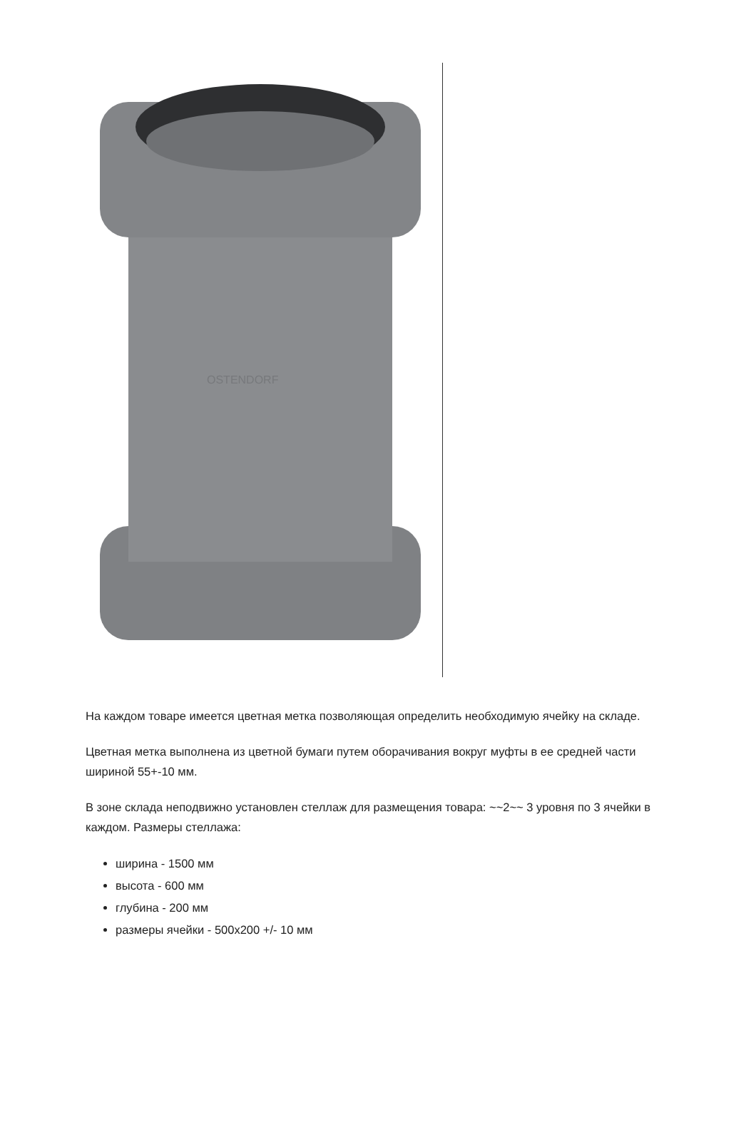OSTENDORF
На каждом товаре имеется цветная метка позволяющая определить необходимую ячейку на складе.
Цветная метка выполнена из цветной бумаги путем оборачивания вокруг муфты в ее средней части шириной 55+-10 мм.
В зоне склада неподвижно установлен стеллаж для размещения товара: ~~2~~ 3 уровня по 3 ячейки в каждом. Размеры стеллажа:
ширина - 1500 мм
высота - 600 мм
глубина - 200 мм
размеры ячейки - 500x200 +/- 10 мм